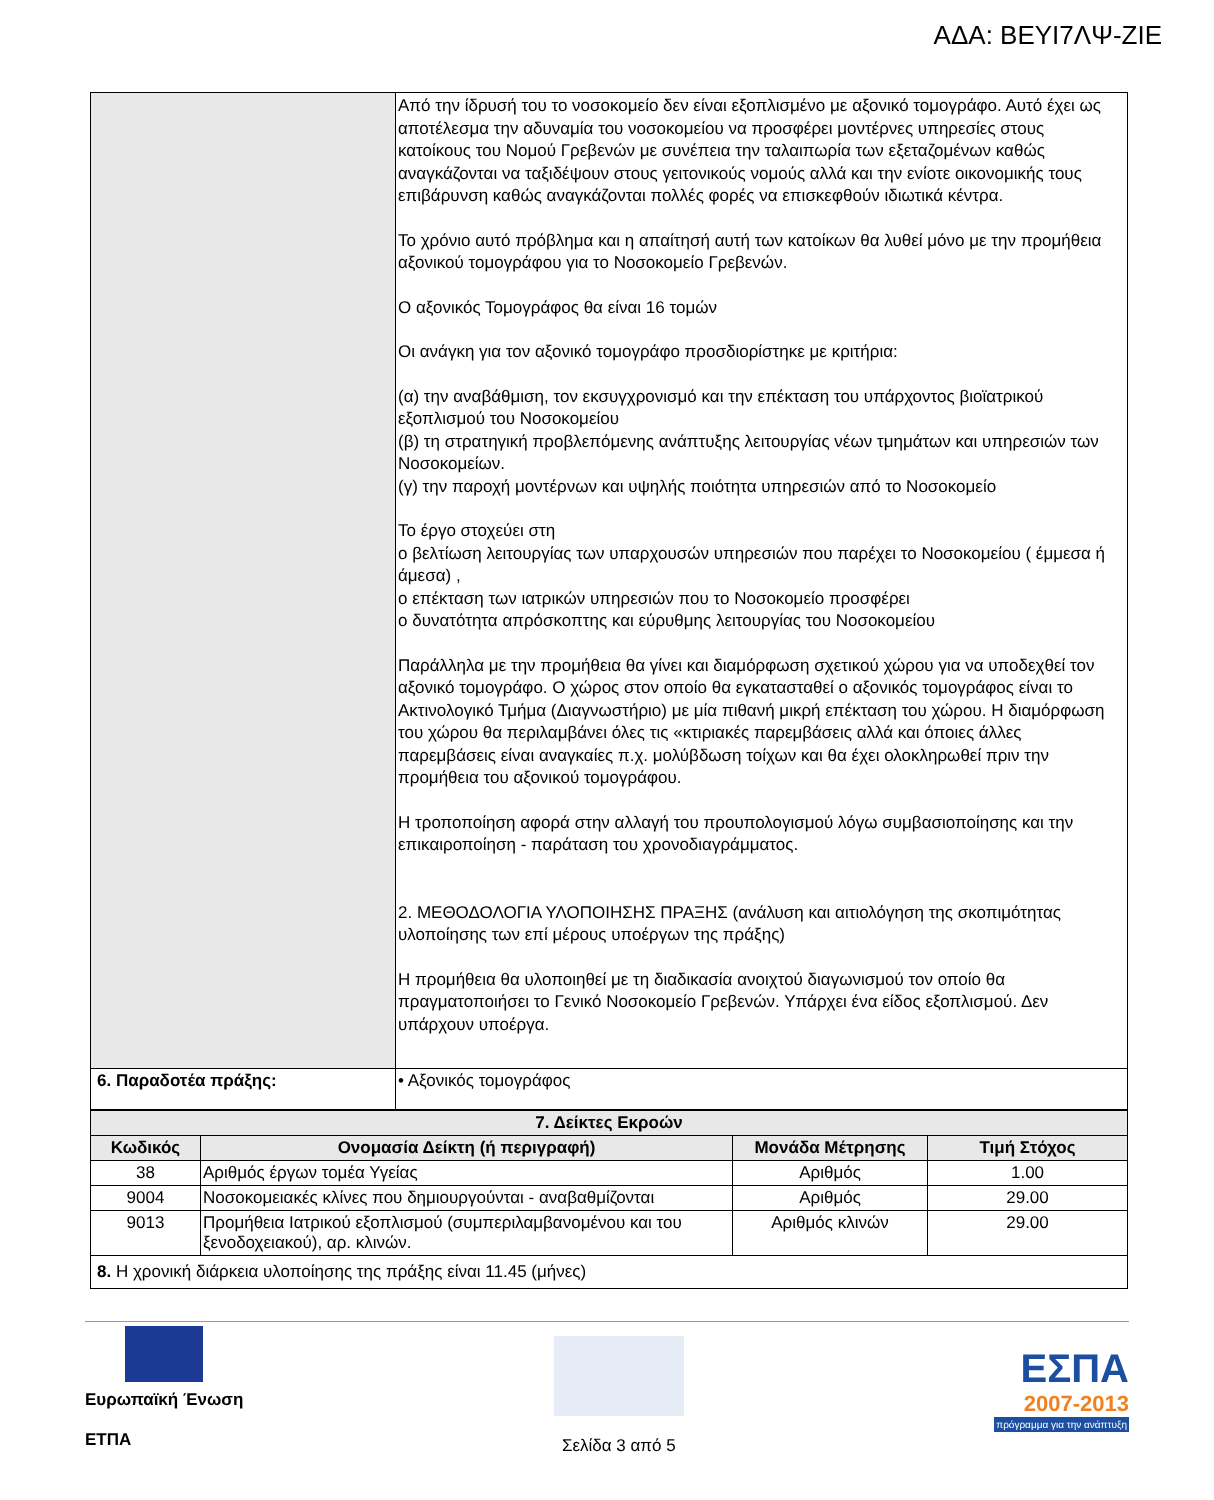ΑΔΑ: ΒΕΥΙ7ΛΨ-ΖΙΕ
| | Από την ίδρυσή του το νοσοκομείο δεν είναι εξοπλισμένο με αξονικό τομογράφο. Αυτό έχει ως αποτέλεσμα την αδυναμία του νοσοκομείου να προσφέρει μοντέρνες υπηρεσίες στους κατοίκους του Νομού Γρεβενών με συνέπεια την ταλαιπωρία των εξεταζομένων καθώς αναγκάζονται να ταξιδέψουν στους γειτονικούς νομούς αλλά και την ενίοτε οικονομικής τους επιβάρυνση καθώς αναγκάζονται πολλές φορές να επισκεφθούν ιδιωτικά κέντρα. Το χρόνιο αυτό πρόβλημα και η απαίτησή αυτή των κατοίκων θα λυθεί μόνο με την προμήθεια αξονικού τομογράφου για το Νοσοκομείο Γρεβενών. Ο αξονικός Τομογράφος θα είναι 16 τομών Οι ανάγκη για τον αξονικό τομογράφο προσδιορίστηκε με κριτήρια: (α) την αναβάθμιση, τον εκσυγχρονισμό και την επέκταση του υπάρχοντος βιοϊατρικού εξοπλισμού του Νοσοκομείου (β) τη στρατηγική προβλεπόμενης ανάπτυξης λειτουργίας νέων τμημάτων και υπηρεσιών των Νοσοκομείων. (γ) την παροχή μοντέρνων και υψηλής ποιότητα υπηρεσιών από το Νοσοκομείο Το έργο στοχεύει στη ο βελτίωση λειτουργίας των υπαρχουσών υπηρεσιών που παρέχει το Νοσοκομείου ( έμμεσα ή άμεσα) , ο επέκταση των ιατρικών υπηρεσιών που το Νοσοκομείο προσφέρει ο δυνατότητα απρόσκοπτης και εύρυθμης λειτουργίας του Νοσοκομείου Παράλληλα με την προμήθεια θα γίνει και διαμόρφωση σχετικού χώρου για να υποδεχθεί τον αξονικό τομογράφο. Ο χώρος στον οποίο θα εγκατασταθεί ο αξονικός τομογράφος είναι το Ακτινολογικό Τμήμα (Διαγνωστήριο) με μία πιθανή μικρή επέκταση του χώρου. Η διαμόρφωση του χώρου θα περιλαμβάνει όλες τις «κτιριακές παρεμβάσεις αλλά και όποιες άλλες παρεμβάσεις είναι αναγκαίες π.χ. μολύβδωση τοίχων και θα έχει ολοκληρωθεί πριν την προμήθεια του αξονικού τομογράφου. Η τροποποίηση αφορά στην αλλαγή του προυπολογισμού λόγω συμβασιοποίησης και την επικαιροποίηση - παράταση του χρονοδιαγράμματος. 2. ΜΕΘΟΔΟΛΟΓΙΑ ΥΛΟΠΟΙΗΣΗΣ ΠΡΑΞΗΣ (ανάλυση και αιτιολόγηση της σκοπιμότητας υλοποίησης των επί μέρους υποέργων της πράξης) Η προμήθεια θα υλοποιηθεί με τη διαδικασία ανοιχτού διαγωνισμού τον οποίο θα πραγματοποιήσει το Γενικό Νοσοκομείο Γρεβενών. Υπάρχει ένα είδος εξοπλισμού. Δεν υπάρχουν υποέργα. |
| 6. Παραδοτέα πράξης: | • Αξονικός τομογράφος |
| 7. Δείκτες Εκροών | | | |
| --- | --- | --- | --- |
| Κωδικός | Ονομασία Δείκτη (ή περιγραφή) | Μονάδα Μέτρησης | Τιμή Στόχος |
| 38 | Αριθμός έργων τομέα Υγείας | Αριθμός | 1.00 |
| 9004 | Νοσοκομειακές κλίνες που δημιουργούνται - αναβαθμίζονται | Αριθμός | 29.00 |
| 9013 | Προμήθεια Ιατρικού εξοπλισμού (συμπεριλαμβανομένου και του ξενοδοχειακού), αρ. κλινών. | Αριθμός κλινών | 29.00 |
| 8. Η χρονική διάρκεια υλοποίησης της πράξης είναι 11.45 (μήνες) | | | |
Ευρωπαϊκή Ένωση
ΕΤΠΑ
Σελίδα 3 από 5
ΕΣΠΑ
2007-2013
πρόγραμμα για την ανάπτυξη